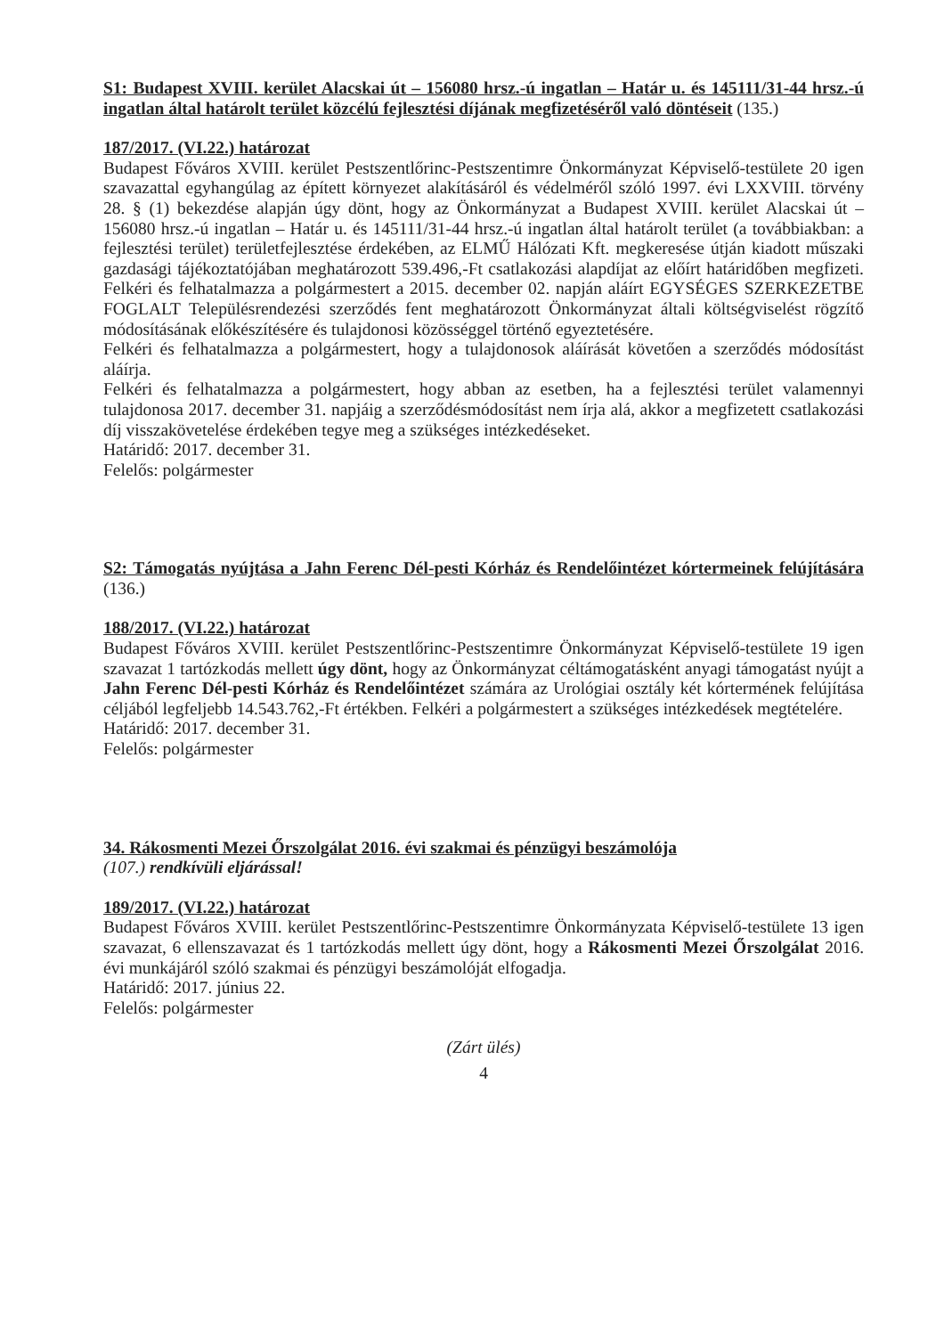S1: Budapest XVIII. kerület Alacskai út – 156080 hrsz.-ú ingatlan – Határ u. és 145111/31-44 hrsz.-ú ingatlan által határolt terület közcélú fejlesztési díjának megfizetéséről való döntéseit (135.)
187/2017. (VI.22.) határozat
Budapest Főváros XVIII. kerület Pestszentlőrinc-Pestszentimre Önkormányzat Képviselő-testülete 20 igen szavazattal egyhangúlag az épített környezet alakításáról és védelméről szóló 1997. évi LXXVIII. törvény 28. § (1) bekezdése alapján úgy dönt, hogy az Önkormányzat a Budapest XVIII. kerület Alacskai út – 156080 hrsz.-ú ingatlan – Határ u. és 145111/31-44 hrsz.-ú ingatlan által határolt terület (a továbbiakban: a fejlesztési terület) területfejlesztése érdekében, az ELMŰ Hálózati Kft. megkeresése útján kiadott műszaki gazdasági tájékoztatójában meghatározott 539.496,-Ft csatlakozási alapdíjat az előírt határidőben megfizeti. Felkéri és felhatalmazza a polgármestert a 2015. december 02. napján aláírt EGYSÉGES SZERKEZETBE FOGLALT Településrendezési szerződés fent meghatározott Önkormányzat általi költségviselést rögzítő módosításának előkészítésére és tulajdonosi közösséggel történő egyeztetésére.
Felkéri és felhatalmazza a polgármestert, hogy a tulajdonosok aláírását követően a szerződés módosítást aláírja.
Felkéri és felhatalmazza a polgármestert, hogy abban az esetben, ha a fejlesztési terület valamennyi tulajdonosa 2017. december 31. napjáig a szerződésmódosítást nem írja alá, akkor a megfizetett csatlakozási díj visszakövetelése érdekében tegye meg a szükséges intézkedéseket.
Határidő: 2017. december 31.
Felelős: polgármester
S2: Támogatás nyújtása a Jahn Ferenc Dél-pesti Kórház és Rendelőintézet kórtermeinek felújítására (136.)
188/2017. (VI.22.) határozat
Budapest Főváros XVIII. kerület Pestszentlőrinc-Pestszentimre Önkormányzat Képviselő-testülete 19 igen szavazat 1 tartózkodás mellett úgy dönt, hogy az Önkormányzat céltámogatásként anyagi támogatást nyújt a Jahn Ferenc Dél-pesti Kórház és Rendelőintézet számára az Urológiai osztály két kórtermének felújítása céljából legfeljebb 14.543.762,-Ft értékben. Felkéri a polgármestert a szükséges intézkedések megtételére.
Határidő: 2017. december 31.
Felelős: polgármester
34. Rákosmenti Mezei Őrszolgálat 2016. évi szakmai és pénzügyi beszámolója
(107.) rendkívüli eljárással!
189/2017. (VI.22.) határozat
Budapest Főváros XVIII. kerület Pestszentlőrinc-Pestszentimre Önkormányzata Képviselő-testülete 13 igen szavazat, 6 ellenszavazat és 1 tartózkodás mellett úgy dönt, hogy a Rákosmenti Mezei Őrszolgálat 2016. évi munkájáról szóló szakmai és pénzügyi beszámolóját elfogadja.
Határidő: 2017. június 22.
Felelős: polgármester
(Zárt ülés)
4